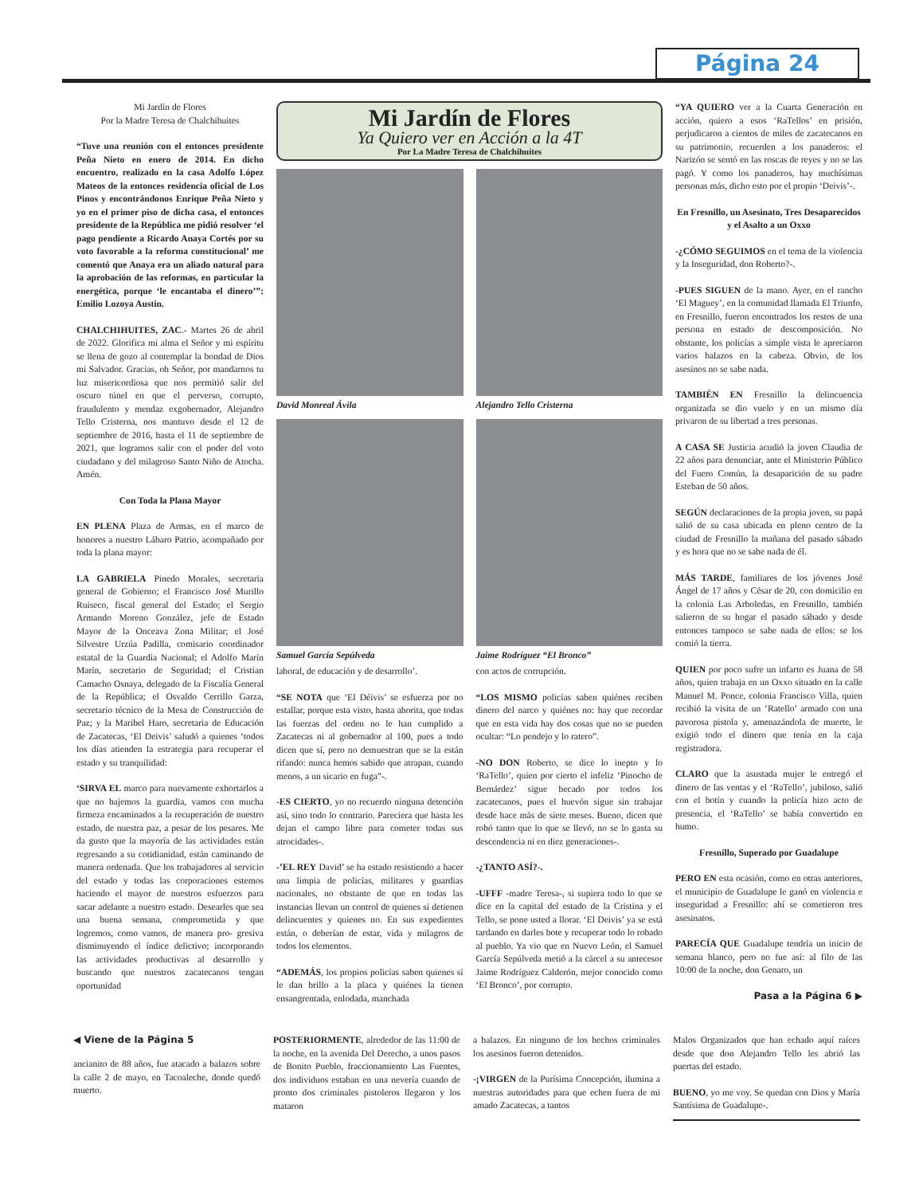Página 24
Mi Jardín de Flores
Por la Madre Teresa de Chalchihuites
“Tuve una reunión con el entonces presidente Peña Nieto en enero de 2014. En dicho encuentro, realizado en la casa Adolfo López Mateos de la entonces residencia oficial de Los Pinos y encontrándonos Enrique Peña Nieto y yo en el primer piso de dicha casa, el entonces presidente de la República me pidió resolver ‘el pago pendiente a Ricardo Anaya Cortés por su voto favorable a la reforma constitucional’ me comentó que Anaya era un aliado natural para la aprobación de las reformas, en particular la energética, porque ‘le encantaba el dinero’”: Emilio Lozoya Austin.
CHALCHIHUITES, ZAC.- Martes 26 de abril de 2022. Glorifica mi alma el Señor y mi espíritu se llena de gozo al contemplar la bondad de Dios mi Salvador. Gracias, oh Señor, por mandarnos tu luz misericordiosa que nos permitió salir del oscuro túnel en que el perverso, corrupto, fraudulento y mendaz exgobernador, Alejandro Tello Cristerna, nos mantuvo desde el 12 de septiembre de 2016, hasta el 11 de septiembre de 2021, que logramos salir con el poder del voto ciudadano y del milagroso Santo Niño de Atocha. Amén.
Con Toda la Plana Mayor
EN PLENA Plaza de Armas, en el marco de honores a nuestro Lábaro Patrio, acompañado por toda la plana mayor:
LA GABRIELA Pinedo Morales, secretaria general de Gobierno; el Francisco José Murillo Ruiseco, fiscal general del Estado; el Sergio Armando Moreno González, jefe de Estado Mayor de la Onceava Zona Militar; el José Silvestre Urzúa Padilla, comisario coordinador estatal de la Guardia Nacional; el Adolfo Marín Marín, secretario de Seguridad; el Cristian Camacho Osnaya, delegado de la Fiscalía General de la República; el Osvaldo Cerrillo Garza, secretario técnico de la Mesa de Construcción de Paz; y la Maribel Haro, secretaria de Educación de Zacatecas, ‘El Deivis’ saludó a quienes ‘todos los días atienden la estrategia para recuperar el estado y su tranquilidad:
‘SIRVA EL marco para nuevamente exhortarlos a que no bajemos la guardia, vamos con mucha firmeza encaminados a la recuperación de nuestro estado, de nuestra paz, a pesar de los pesares. Me da gusto que la mayoría de las actividades están regresando a su cotidianidad, están caminando de manera ordenada. Que los trabajadores al servicio del estado y todas las corporaciones estemos haciendo el mayor de nuestros esfuerzos para sacar adelante a nuestro estado. Desearles que sea una buena semana, comprometida y que logremos, como vamos, de manera pro- gresiva disminuyendo el índice delictivo; incorporando las actividades productivas al desarrollo y buscando que nuestros zacatecanos tengan oportunidad
Mi Jardín de Flores
Ya Quiero ver en Acción a la 4T
Por La Madre Teresa de Chalchihuites
David Monreal Ávila
Alejandro Tello Cristerna
Samuel García Sepúlveda
Jaime Rodríguez “El Bronco”
laboral, de educación y de desarrollo’.
“SE NOTA que ‘El Déivis’ se esfuerza por no estallar, porque esta visto, hasta ahorita, que todas las fuerzas del orden no le han cumplido a Zacatecas ni al gobernador al 100, pues a todo dicen que sí, pero no demuestran que se la están rifando: nunca hemos sabido que atrapan, cuando menos, a un sicario en fuga”-.
-ES CIERTO, yo no recuerdo ninguna detención así, sino todo lo contrario. Pareciera que hasta les dejan el campo libre para cometer todas sus atrocidades-.
-’EL REY David’ se ha estado resistiendo a hacer una limpia de policías, militares y guardias nacionales, no obstante de que en todas las instancias llevan un control de quienes sí detienen delincuentes y quienes no. En sus expedientes están, o deberían de estar, vida y milagros de todos los elementos.
“ADEMÁS, los propios policías saben quienes sí le dan brillo a la placa y quiénes la tienen ensangrentada, enlodada, manchada
con actos de corrupción.
“LOS MISMO policías saben quiénes reciben dinero del narco y quiénes no: hay que recordar que en esta vida hay dos cosas que no se pueden ocultar: “Lo pendejo y lo ratero”.
-NO DON Roberto, se dice lo inepto y lo ‘RaTello’, quien por cierto el infeliz ‘Pinocho de Bernárdez’ sigue becado por todos los zacatecanos, pues el huevón sigue sin trabajar desde hace más de siete meses. Bueno, dicen que robó tanto que lo que se llevó, no se lo gasta su descendencia ni en diez generaciones-.
-¿TANTO ASÍ?-.
-UFFF -madre Teresa-, si supiera todo lo que se dice en la capital del estado de la Cristina y el Tello, se pone usted a llorar. ‘El Deivis’ ya se está tardando en darles bote y recuperar todo lo robado al pueblo. Ya vio que en Nuevo León, el Samuel García Sepúlveda metió a la cárcel a su antecesor Jaime Rodríguez Calderón, mejor conocido como ‘El Bronco’, por corrupto.
“YA QUIERO ver a la Cuarta Generación en acción, quiero a esos ‘RaTellos’ en prisión, perjudicaron a cientos de miles de zacatecanos en su patrimonio, recuerden a los panaderos: el Narizón se sentó en las roscas de reyes y no se las pagó. Y como los panaderos, hay muchísimas personas más, dicho esto por el propio ‘Deivis’-.
En Fresnillo, un Asesinato, Tres Desaparecidos y el Asalto a un Oxxo
-¿CÓMO SEGUIMOS en el tema de la violencia y la Inseguridad, don Roberto?-.
-PUES SIGUEN de la mano. Ayer, en el rancho ‘El Maguey’, en la comunidad llamada El Triunfo, en Fresnillo, fueron encontrados los restos de una persona en estado de descomposición. No obstante, los policías a simple vista le apreciaron varios balazos en la cabeza. Obvio, de los asesinos no se sabe nada.
TAMBIÉN EN Fresnillo la delincuencia organizada se dio vuelo y en un mismo día privaron de su libertad a tres personas.
A CASA SE Justicia acudió la joven Claudia de 22 años para denunciar, ante el Ministerio Público del Fuero Común, la desaparición de su padre Esteban de 50 años.
SEGÚN declaraciones de la propia joven, su papá salió de su casa ubicada en pleno centro de la ciudad de Fresnillo la mañana del pasado sábado y es hora que no se sabe nada de él.
MÁS TARDE, familiares de los jóvenes José Ángel de 17 años y César de 20, con domicilio en la colonia Las Arboledas, en Fresnillo, también salieron de su hogar el pasado sábado y desde entonces tampoco se sabe nada de ellos: se los comió la tierra.
QUIEN por poco sufre un infarto es Juana de 58 años, quien trabaja en un Oxxo situado en la calle Manuel M. Ponce, colonia Francisco Villa, quien recibió la visita de un ‘Ratello’ armado con una pavorosa pistola y, amenazándola de muerte, le exigió todo el dinero que tenía en la caja registradora.
CLARO que la asustada mujer le entregó el dinero de las ventas y el ‘RaTello’, jubiloso, salió con el botín y cuando la policía hizo acto de presencia, el ‘RaTello’ se había convertido en humo.
Fresnillo, Superado por Guadalupe
PERO EN esta ocasión, como en otras anteriores, el municipio de Guadalupe le ganó en violencia e inseguridad a Fresnillo: ahí se cometieron tres asesinatos.
PARECÍA QUE Guadalupe tendría un inicio de semana blanco, pero no fue así: al filo de las 10:00 de la noche, don Genaro, un
Pasa a la Página 6 ▶
◀ Viene de la Página 5
ancianito de 88 años, fue atacado a balazos sobre la calle 2 de mayo, en Tacoaleche, donde quedó muerto.
POSTERIORMENTE, alrededor de las 11:00 de la noche, en la avenida Del Derecho, a unos pasos de Bonito Pueblo, fraccionamiento Las Fuentes, dos individuos estaban en una nevería cuando de pronto dos criminales pistoleros llegaron y los mataron
a balazos. En ninguno de los hechos criminales los asesinos fueron detenidos.
-¡VIRGEN de la Purísima Concepción, ilumina a nuestras autoridades para que echen fuera de mi amado Zacatecas, a tantos
Malos Organizados que han echado aquí raíces desde que don Alejandro Tello les abrió las puertas del estado.
BUENO, yo me voy. Se quedan con Dios y María Santísima de Guadalupe-.